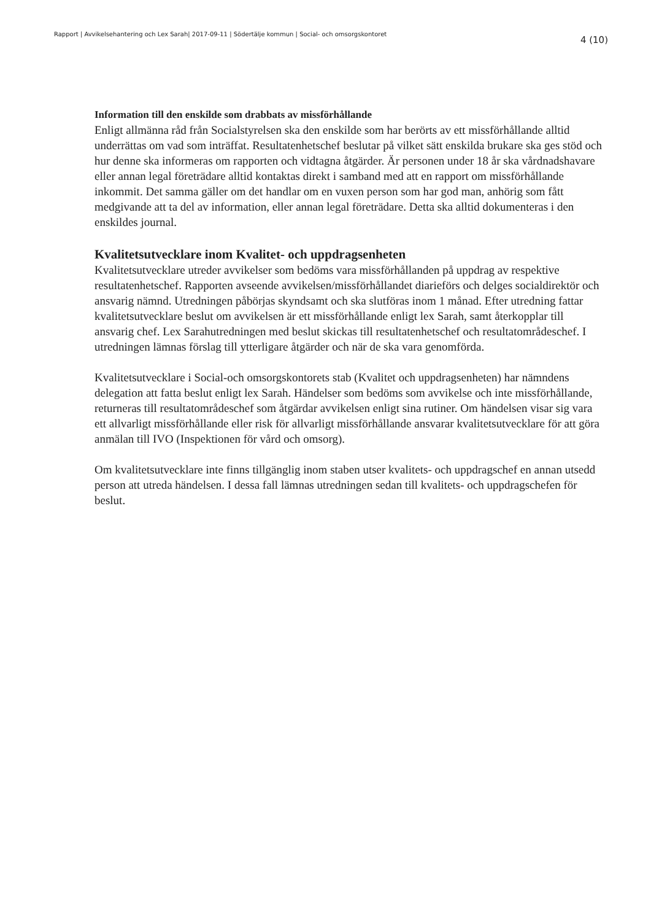Rapport | Avvikelsehantering och Lex Sarah| 2017-09-11 | Södertälje kommun | Social- och omsorgskontoret 4 (10)
Information till den enskilde som drabbats av missförhållande
Enligt allmänna råd från Socialstyrelsen ska den enskilde som har berörts av ett missförhållande alltid underrättas om vad som inträffat. Resultatenhetschef beslutar på vilket sätt enskilda brukare ska ges stöd och hur denne ska informeras om rapporten och vidtagna åtgärder. Är personen under 18 år ska vårdnadshavare eller annan legal företrädare alltid kontaktas direkt i samband med att en rapport om missförhållande inkommit. Det samma gäller om det handlar om en vuxen person som har god man, anhörig som fått medgivande att ta del av information, eller annan legal företrädare. Detta ska alltid dokumenteras i den enskildes journal.
Kvalitetsutvecklare inom Kvalitet- och uppdragsenheten
Kvalitetsutvecklare utreder avvikelser som bedöms vara missförhållanden på uppdrag av respektive resultatenhetschef. Rapporten avseende avvikelsen/missförhållandet diarieförs och delges socialdirektör och ansvarig nämnd. Utredningen påbörjas skyndsamt och ska slutföras inom 1 månad. Efter utredning fattar kvalitetsutvecklare beslut om avvikelsen är ett missförhållande enligt lex Sarah, samt återkopplar till ansvarig chef. Lex Sarahutredningen med beslut skickas till resultatenhetschef och resultatområdeschef. I utredningen lämnas förslag till ytterligare åtgärder och när de ska vara genomförda.
Kvalitetsutvecklare i Social-och omsorgskontorets stab (Kvalitet och uppdragsenheten) har nämndens delegation att fatta beslut enligt lex Sarah. Händelser som bedöms som avvikelse och inte missförhållande, returneras till resultatområdeschef som åtgärdar avvikelsen enligt sina rutiner. Om händelsen visar sig vara ett allvarligt missförhållande eller risk för allvarligt missförhållande ansvarar kvalitetsutvecklare för att göra anmälan till IVO (Inspektionen för vård och omsorg).
Om kvalitetsutvecklare inte finns tillgänglig inom staben utser kvalitets- och uppdragschef en annan utsedd person att utreda händelsen. I dessa fall lämnas utredningen sedan till kvalitets- och uppdragschefen för beslut.